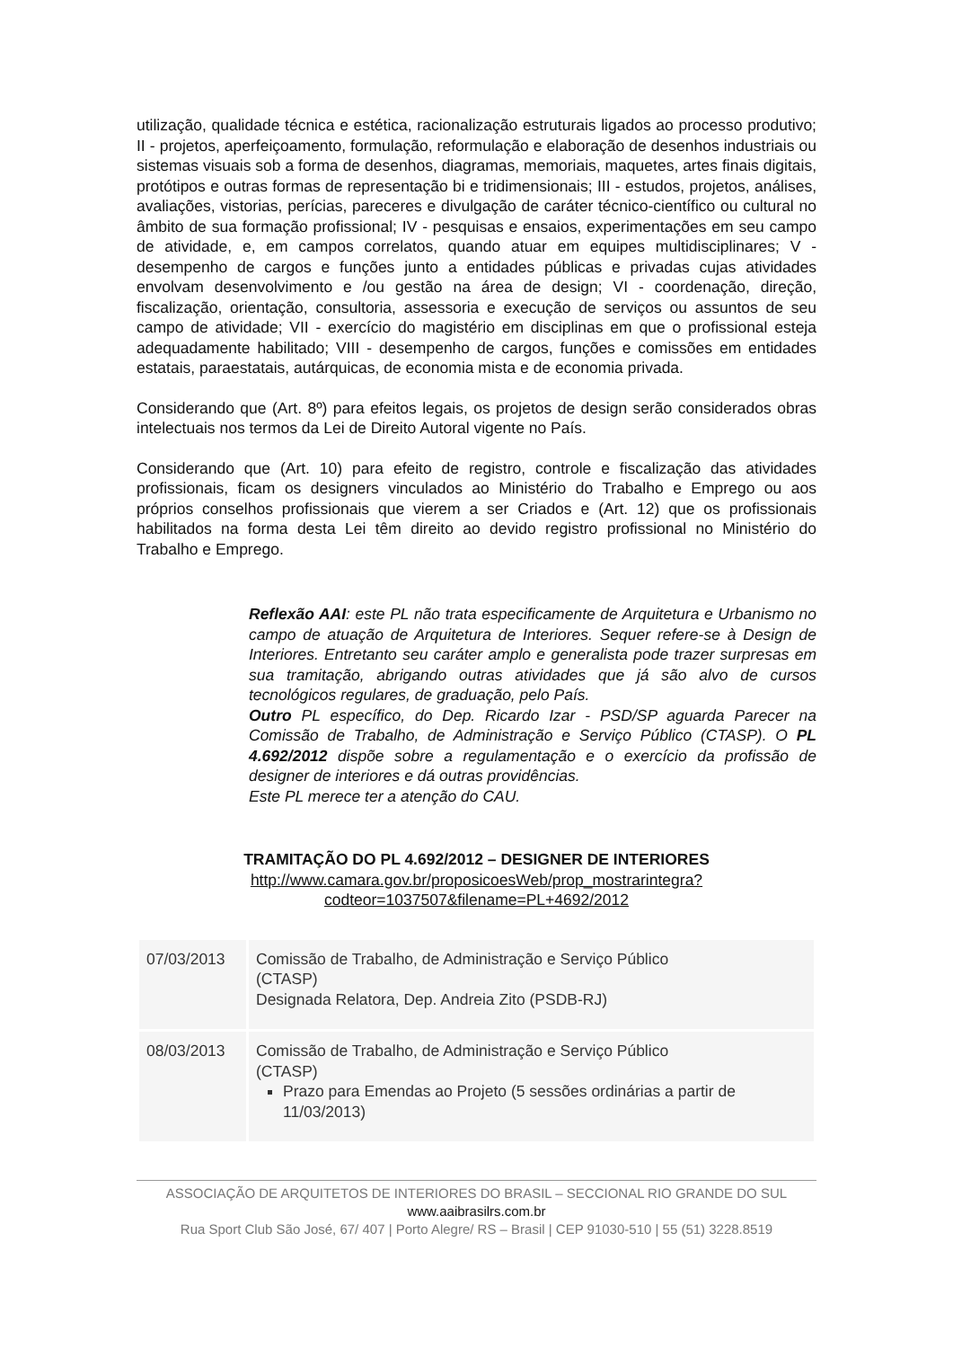utilização, qualidade técnica e estética, racionalização estruturais ligados ao processo produtivo; II - projetos, aperfeiçoamento, formulação, reformulação e elaboração de desenhos industriais ou sistemas visuais sob a forma de desenhos, diagramas, memoriais, maquetes, artes finais digitais, protótipos e outras formas de representação bi e tridimensionais; III - estudos, projetos, análises, avaliações, vistorias, perícias, pareceres e divulgação de caráter técnico-científico ou cultural no âmbito de sua formação profissional; IV - pesquisas e ensaios, experimentações em seu campo de atividade, e, em campos correlatos, quando atuar em equipes multidisciplinares; V - desempenho de cargos e funções junto a entidades públicas e privadas cujas atividades envolvam desenvolvimento e /ou gestão na área de design; VI - coordenação, direção, fiscalização, orientação, consultoria, assessoria e execução de serviços ou assuntos de seu campo de atividade; VII - exercício do magistério em disciplinas em que o profissional esteja adequadamente habilitado; VIII - desempenho de cargos, funções e comissões em entidades estatais, paraestatais, autárquicas, de economia mista e de economia privada.
Considerando que (Art. 8º) para efeitos legais, os projetos de design serão considerados obras intelectuais nos termos da Lei de Direito Autoral vigente no País.
Considerando que (Art. 10) para efeito de registro, controle e fiscalização das atividades profissionais, ficam os designers vinculados ao Ministério do Trabalho e Emprego ou aos próprios conselhos profissionais que vierem a ser Criados e (Art. 12) que os profissionais habilitados na forma desta Lei têm direito ao devido registro profissional no Ministério do Trabalho e Emprego.
Reflexão AAI: este PL não trata especificamente de Arquitetura e Urbanismo no campo de atuação de Arquitetura de Interiores. Sequer refere-se à Design de Interiores. Entretanto seu caráter amplo e generalista pode trazer surpresas em sua tramitação, abrigando outras atividades que já são alvo de cursos tecnológicos regulares, de graduação, pelo País.
Outro PL específico, do Dep. Ricardo Izar - PSD/SP aguarda Parecer na Comissão de Trabalho, de Administração e Serviço Público (CTASP). O PL 4.692/2012 dispõe sobre a regulamentação e o exercício da profissão de designer de interiores e dá outras providências.
Este PL merece ter a atenção do CAU.
TRAMITAÇÃO DO PL 4.692/2012 – DESIGNER DE INTERIORES
http://www.camara.gov.br/proposicoesWeb/prop_mostrarintegra?codteor=1037507&filename=PL+4692/2012
| 07/03/2013 | Comissão de Trabalho, de Administração e Serviço Público (CTASP) Designada Relatora, Dep. Andreia Zito (PSDB-RJ) |
| 08/03/2013 | Comissão de Trabalho, de Administração e Serviço Público (CTASP) Prazo para Emendas ao Projeto (5 sessões ordinárias a partir de 11/03/2013) |
ASSOCIAÇÃO DE ARQUITETOS DE INTERIORES DO BRASIL – SECCIONAL RIO GRANDE DO SUL
www.aaibrasilrs.com.br
Rua Sport Club São José, 67/ 407 | Porto Alegre/ RS – Brasil | CEP 91030-510 | 55 (51) 3228.8519